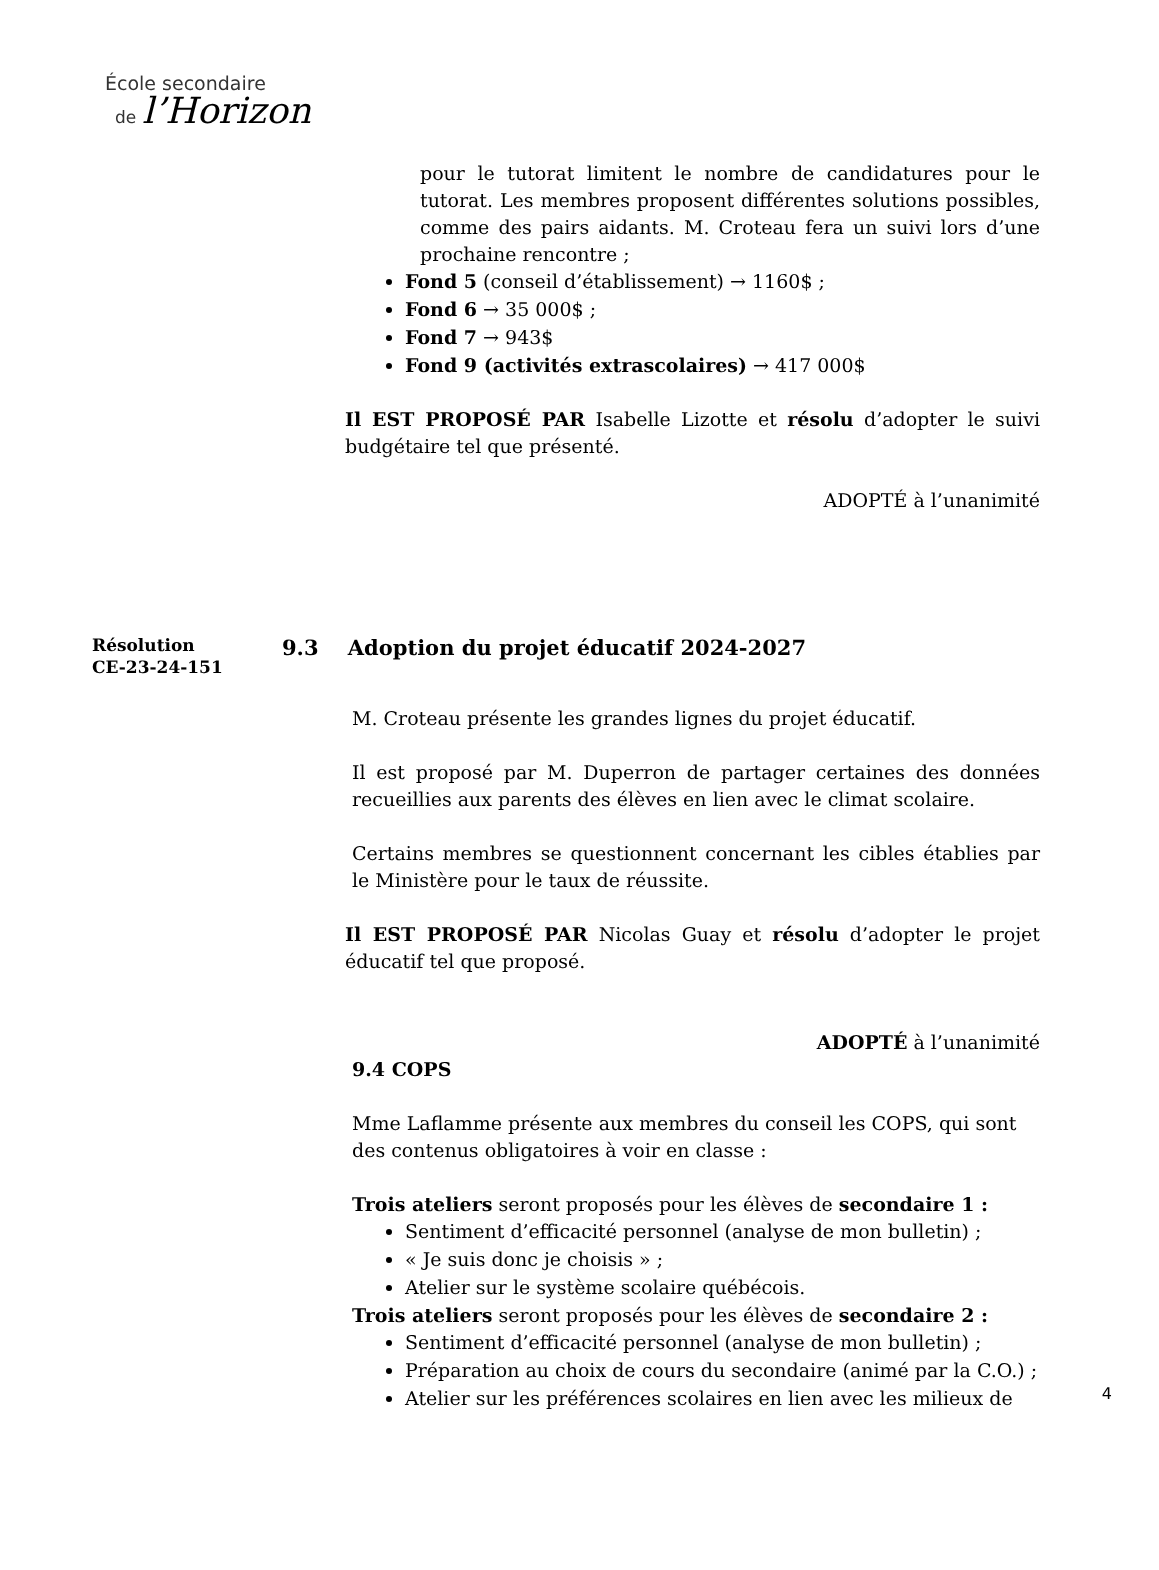École secondaire
de l’Horizon
pour le tutorat limitent le nombre de candidatures pour le tutorat. Les membres proposent différentes solutions possibles, comme des pairs aidants. M. Croteau fera un suivi lors d’une prochaine rencontre ;
Fond 5 (conseil d’établissement) → 1160$ ;
Fond 6 → 35 000$ ;
Fond 7 → 943$
Fond 9 (activités extrascolaires) → 417 000$
Il EST PROPOSÉ PAR Isabelle Lizotte et résolu d’adopter le suivi budgétaire tel que présenté.
ADOPTÉ à l’unanimité
Résolution
CE-23-24-151
9.3 Adoption du projet éducatif 2024-2027
M. Croteau présente les grandes lignes du projet éducatif.
Il est proposé par M. Duperron de partager certaines des données recueillies aux parents des élèves en lien avec le climat scolaire.
Certains membres se questionnent concernant les cibles établies par le Ministère pour le taux de réussite.
Il EST PROPOSÉ PAR Nicolas Guay et résolu d’adopter le projet éducatif tel que proposé.
ADOPTÉ à l’unanimité
9.4 COPS
Mme Laflamme présente aux membres du conseil les COPS, qui sont des contenus obligatoires à voir en classe :
Trois ateliers seront proposés pour les élèves de secondaire 1 :
Sentiment d’efficacité personnel (analyse de mon bulletin) ;
« Je suis donc je choisis » ;
Atelier sur le système scolaire québécois.
Trois ateliers seront proposés pour les élèves de secondaire 2 :
Sentiment d’efficacité personnel (analyse de mon bulletin) ;
Préparation au choix de cours du secondaire (animé par la C.O.) ;
Atelier sur les préférences scolaires en lien avec les milieux de
4